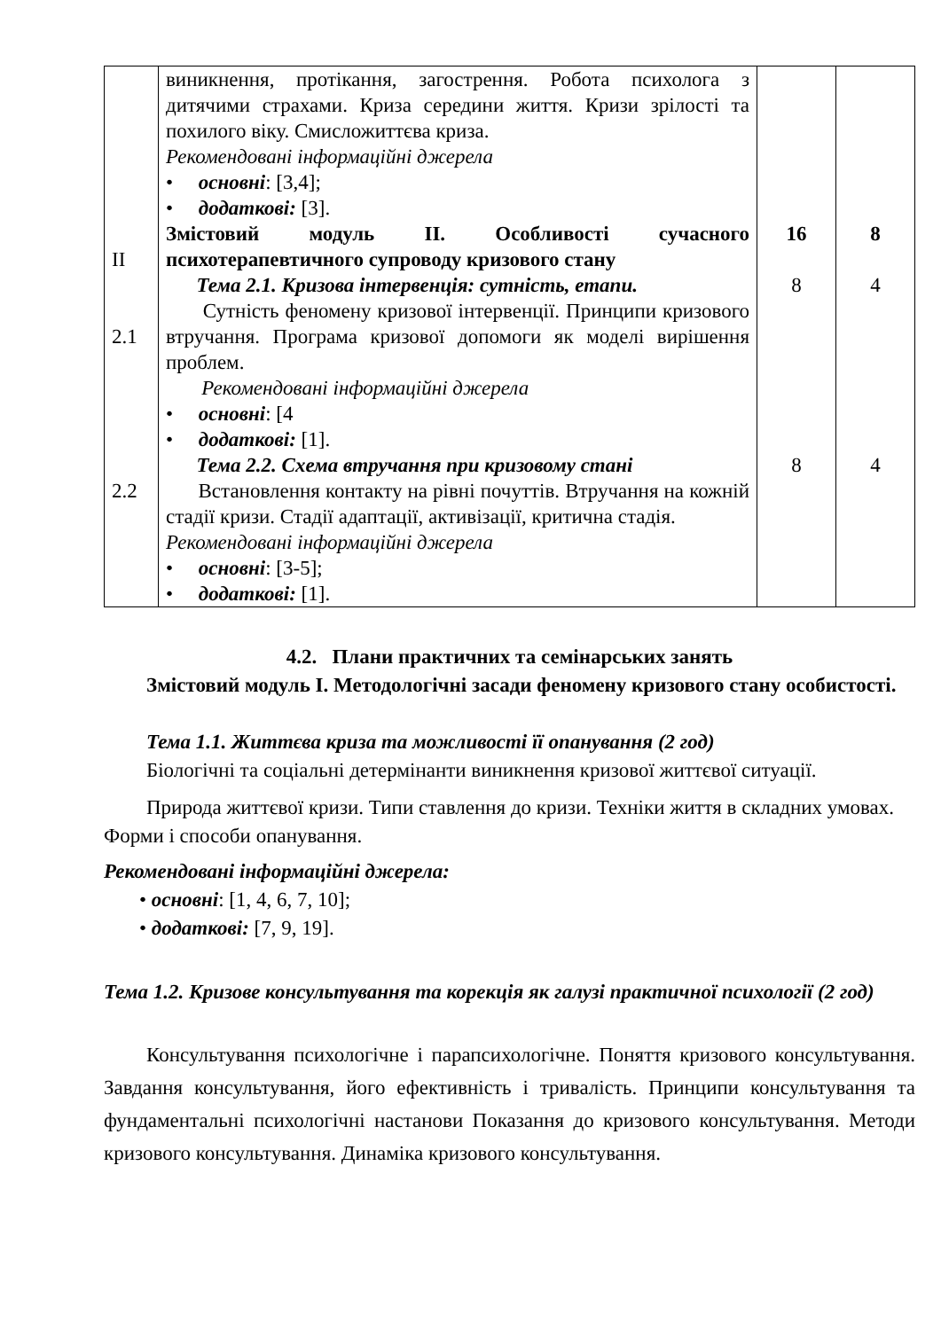| II 2.1 2.2 | виникнення, протікання, загострення. Робота психолога з дитячими страхами. Криза середини життя. Кризи зрілості та похилого віку. Смисложиттєва криза. Рекомендовані інформаційні джерела • основні : [3,4]; • додаткові: [3]. Змістовий модуль ІІ. Особливості сучасного психотерапевтичного супроводу кризового стану Тема 2.1. Кризова інтервенція: сутність, етапи. Сутність феномену кризової інтервенції. Принципи кризового втручання. Програма кризової допомоги як моделі вирішення проблем. Рекомендовані інформаційні джерела • основні : [4 • додаткові: [1]. Тема 2.2. Схема втручання при кризовому стані Встановлення контакту на рівні почуттів. Втручання на кожній стадії кризи. Стадії адаптації, активізації, критична стадія. Рекомендовані інформаційні джерела • основні : [3-5]; • додаткові: [1]. | 16 8 8 | 8 4 4 |
4.2. Плани практичних та семінарських занять
Змістовий модуль І. Методологічні засади феномену кризового стану особистості.
Тема 1.1. Життєва криза та можливості її опанування (2 год)
Біологічні та соціальні детермінанти виникнення кризової життєвої ситуації.
Природа життєвої кризи. Типи ставлення до кризи. Техніки життя в складних умовах. Форми і способи опанування.
Рекомендовані інформаційні джерела:
• основні: [1, 4, 6, 7, 10];
• додаткові: [7, 9, 19].
Тема 1.2. Кризове консультування та корекція як галузі практичної психології (2 год)
Консультування психологічне і парапсихологічне. Поняття кризового консультування. Завдання консультування, його ефективність і тривалість. Принципи консультування та фундаментальні психологічні настанови Показання до кризового консультування. Методи кризового консультування. Динаміка кризового консультування.